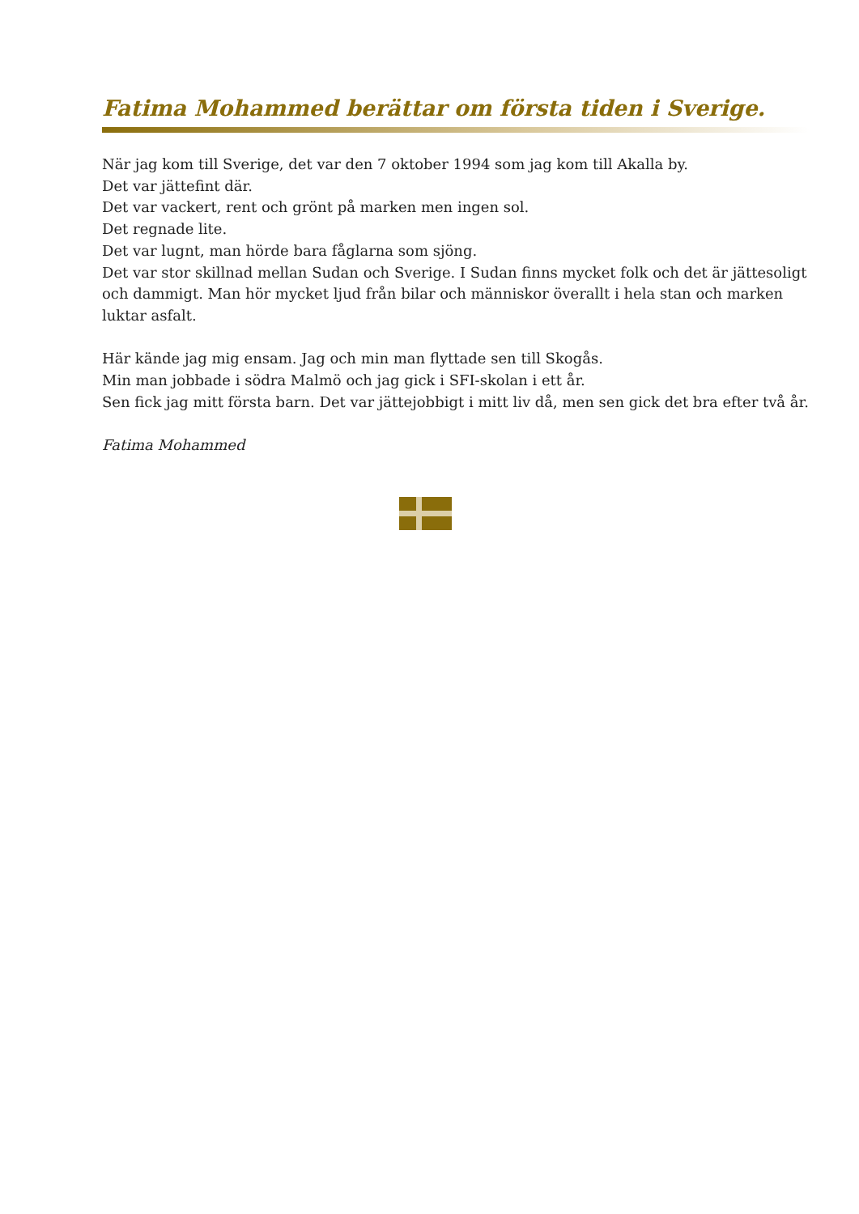Fatima Mohammed berättar om första tiden i Sverige.
När jag kom till Sverige, det var den 7 oktober 1994 som jag kom till Akalla by.
Det var jättefint där.
Det var vackert, rent och grönt på marken men ingen sol.
Det regnade lite.
Det var lugnt, man hörde bara fåglarna som sjöng.
Det var stor skillnad mellan Sudan och Sverige. I Sudan finns mycket folk och det är jättesoligt och dammigt. Man hör mycket ljud från bilar och människor överallt i hela stan och marken luktar asfalt.
Här kände jag mig ensam. Jag och min man flyttade sen till Skogås.
Min man jobbade i södra Malmö och jag gick i SFI-skolan i ett år.
Sen fick jag mitt första barn. Det var jättejobbigt i mitt liv då, men sen gick det bra efter två år.
Fatima Mohammed